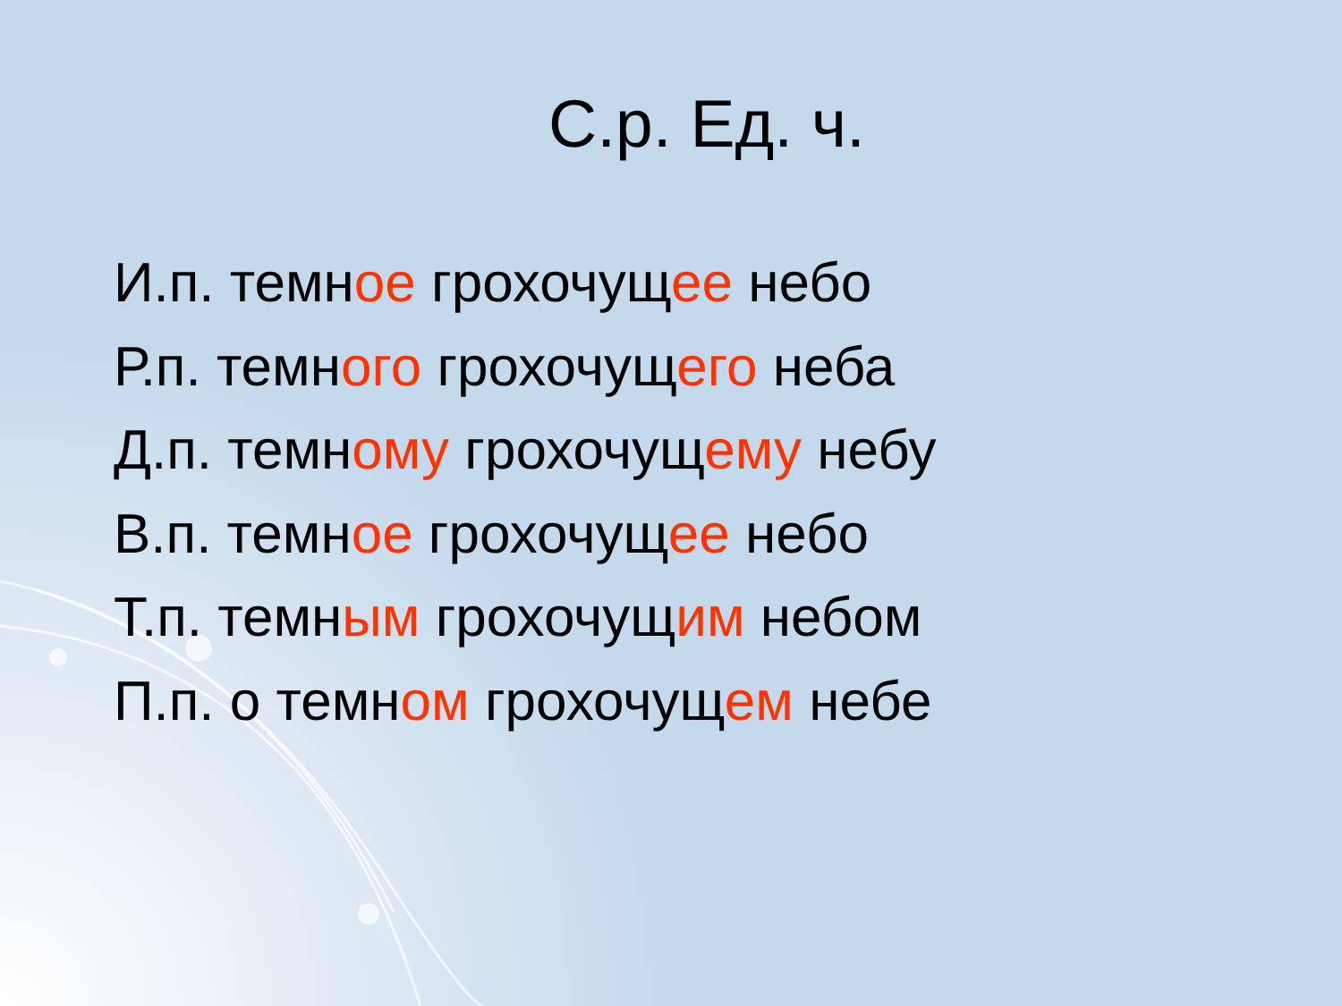С.р. Ед. ч.
И.п. темное грохочущее небо
Р.п. темного грохочущего неба
Д.п. темному грохочущему небу
В.п. темное грохочущее небо
Т.п. темным грохочущим небом
П.п. о темном грохочущем небе